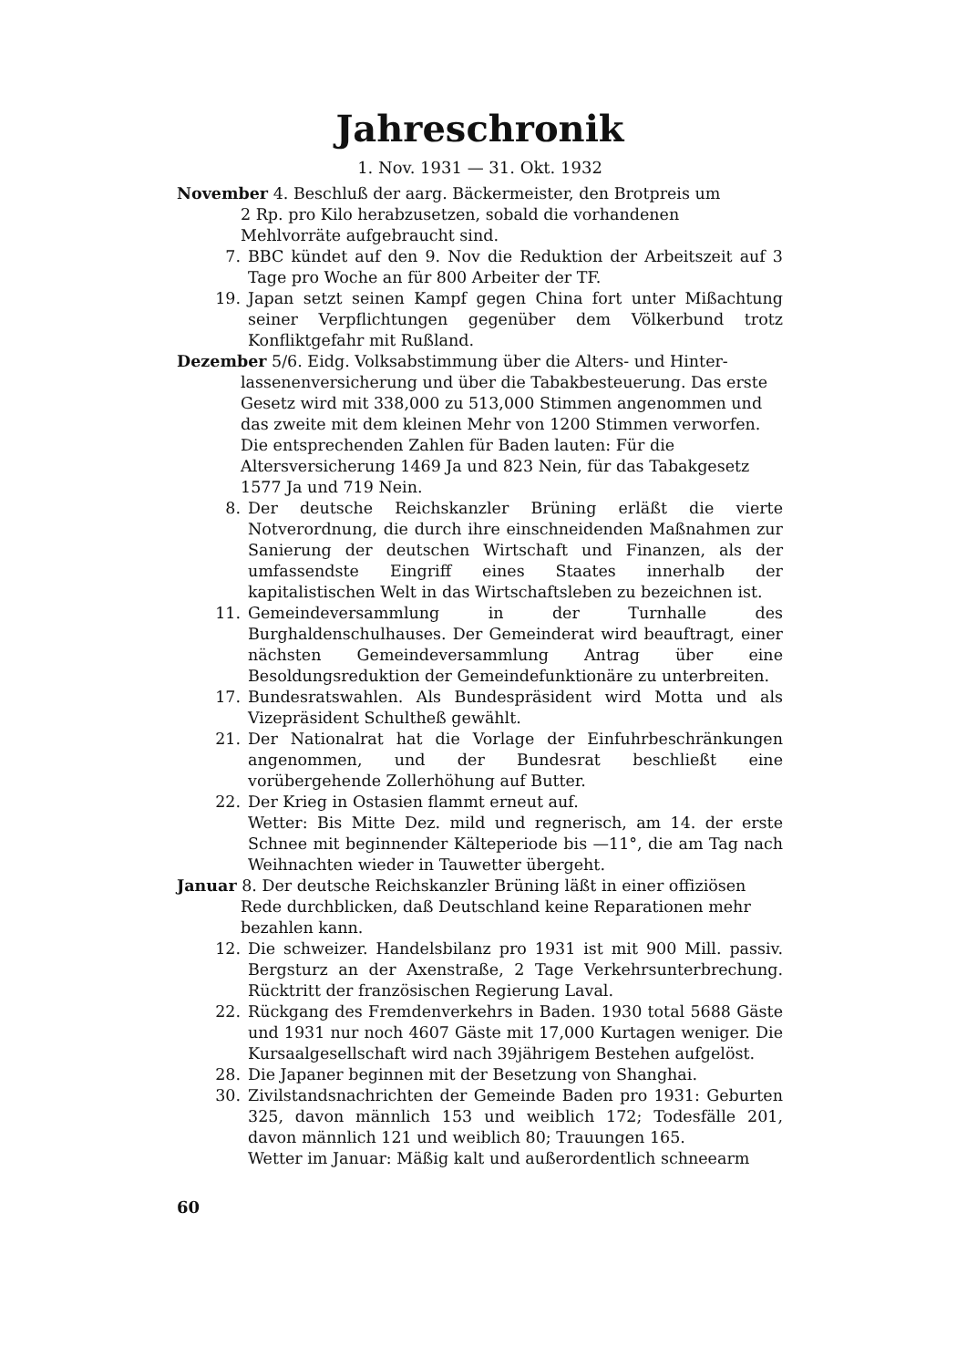Jahreschronik
1. Nov. 1931 — 31. Okt. 1932
November 4. Beschluß der aarg. Bäckermeister, den Brotpreis um
2 Rp. pro Kilo herabzusetzen, sobald die vorhandenen Mehlvorräte aufgebraucht sind.
7. BBC kündet auf den 9. Nov die Reduktion der Arbeitszeit auf 3 Tage pro Woche an für 800 Arbeiter der TF.
19. Japan setzt seinen Kampf gegen China fort unter Mißachtung seiner Verpflichtungen gegenüber dem Völkerbund trotz Konfliktgefahr mit Rußland.
Dezember 5/6. Eidg. Volksabstimmung über die Alters- und Hinter-
lassenenversicherung und über die Tabakbesteuerung. Das erste Gesetz wird mit 338,000 zu 513,000 Stimmen angenommen und das zweite mit dem kleinen Mehr von 1200 Stimmen verworfen. Die entsprechenden Zahlen für Baden lauten: Für die Altersversicherung 1469 Ja und 823 Nein, für das Tabakgesetz 1577 Ja und 719 Nein.
8. Der deutsche Reichskanzler Brüning erläßt die vierte Notverordnung, die durch ihre einschneidenden Maßnahmen zur Sanierung der deutschen Wirtschaft und Finanzen, als der umfassendste Eingriff eines Staates innerhalb der kapitalistischen Welt in das Wirtschaftsleben zu bezeichnen ist.
11. Gemeindeversammlung in der Turnhalle des Burghaldenschulhauses. Der Gemeinderat wird beauftragt, einer nächsten Gemeindeversammlung Antrag über eine Besoldungsreduktion der Gemeindefunktionäre zu unterbreiten.
17. Bundesratswahlen. Als Bundespräsident wird Motta und als Vizepräsident Schultheß gewählt.
21. Der Nationalrat hat die Vorlage der Einfuhrbeschränkungen angenommen, und der Bundesrat beschließt eine vorübergehende Zollerhöhung auf Butter.
22. Der Krieg in Ostasien flammt erneut auf.
Wetter: Bis Mitte Dez. mild und regnerisch, am 14. der erste Schnee mit beginnender Kälteperiode bis —11°, die am Tag nach Weihnachten wieder in Tauwetter übergeht.
Januar 8. Der deutsche Reichskanzler Brüning läßt in einer offiziösen
Rede durchblicken, daß Deutschland keine Reparationen mehr bezahlen kann.
12. Die schweizer. Handelsbilanz pro 1931 ist mit 900 Mill. passiv. Bergsturz an der Axenstraße, 2 Tage Verkehrsunterbrechung. Rücktritt der französischen Regierung Laval.
22. Rückgang des Fremdenverkehrs in Baden. 1930 total 5688 Gäste und 1931 nur noch 4607 Gäste mit 17,000 Kurtagen weniger. Die Kursaalgesellschaft wird nach 39jährigem Bestehen aufgelöst.
28. Die Japaner beginnen mit der Besetzung von Shanghai.
30. Zivilstandsnachrichten der Gemeinde Baden pro 1931: Geburten 325, davon männlich 153 und weiblich 172; Todesfälle 201, davon männlich 121 und weiblich 80; Trauungen 165.
Wetter im Januar: Mäßig kalt und außerordentlich schneearm
60